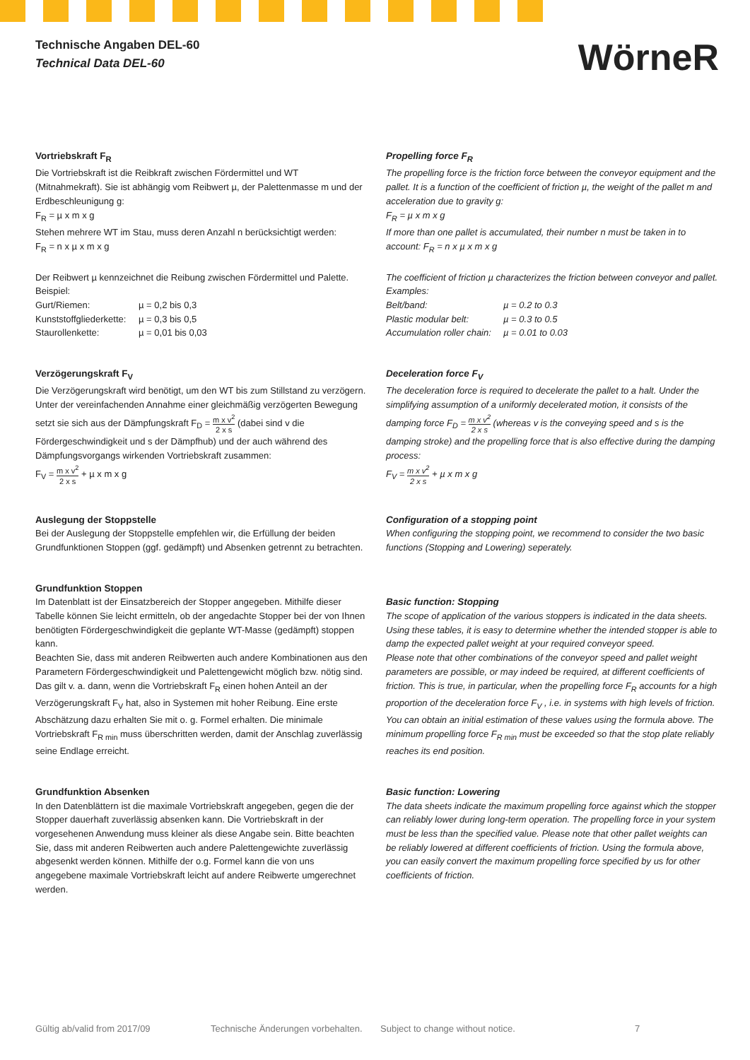Technische Angaben DEL-60
Technical Data DEL-60
WörneR
Vortriebskraft F<sub>R</sub>
Die Vortriebskraft ist die Reibkraft zwischen Fördermittel und WT (Mitnahmekraft). Sie ist abhängig vom Reibwert µ, der Palettenmasse m und der Erdbeschleu­nigung g:
F<sub>R</sub> = µ x m x g
Stehen mehrere WT im Stau, muss deren Anzahl n berücksichtigt werden:
F<sub>R</sub> = n x µ x m x g
Der Reibwert µ kennzeichnet die Reibung zwischen Fördermittel und Palette.
Beispiel:
Gurt/Riemen: µ = 0,2 bis 0,3
Kunststoffgliederkette: µ = 0,3 bis 0,5
Staurollenkette: µ = 0,01 bis 0,03
Verzögerungskraft F<sub>V</sub>
Die Verzögerungskraft wird benötigt, um den WT bis zum Stillstand zu verzögern. Unter der vereinfachenden Annahme einer gleichmäßig verzögerten Bewegung setzt sie sich aus der Dämpfungskraft F<sub>D</sub> = m x v<sup>2</sup> 2 x s (dabei sind v die Fördergeschwindigkeit und s der Dämpfhub) und der auch während des Dämpfungsvorgangs wirkenden Vortriebskraft zusammen:
F<sub>V</sub> = m x v<sup>2</sup> 2 x s + µ x m x g
Auslegung der Stoppstelle
Bei der Auslegung der Stoppstelle empfehlen wir, die Erfüllung der beiden Grundfunktionen Stoppen (ggf. gedämpft) und Absenken getrennt zu betrachten.
Grundfunktion Stoppen
Im Datenblatt ist der Einsatzbereich der Stopper angegeben. Mithilfe dieser Tabelle können Sie leicht ermitteln, ob der angedachte Stopper bei der von Ihnen benötigten Fördergeschwindigkeit die geplante WT-Masse (gedämpft) stoppen kann.
Beachten Sie, dass mit anderen Reibwerten auch andere Kombinationen aus den Parametern Fördergeschwindigkeit und Palettengewicht möglich bzw. nötig sind. Das gilt v. a. dann, wenn die Vortriebskraft F<sub>R</sub> einen hohen Anteil an der Verzögerungskraft F<sub>V</sub> hat, also in Systemen mit hoher Reibung. Eine erste Abschätzung dazu erhalten Sie mit o. g. Formel erhalten. Die minimale Vortriebskraft F<sub>R min</sub> muss überschritten werden, damit der Anschlag zuverlässig seine Endlage erreicht.
Grundfunktion Absenken
In den Datenblättern ist die maximale Vortriebskraft angegeben, gegen die der Stopper dauerhaft zuverlässig absenken kann. Die Vortriebskraft in der vorgesehenen Anwendung muss kleiner als diese Angabe sein. Bitte beachten Sie, dass mit anderen Reibwerten auch andere Palettengewichte zuverlässig abgesenkt werden können. Mithilfe der o.g. Formel kann die von uns angegebene maximale Vortriebskraft leicht auf andere Reibwerte umge­rechnet werden.
Propelling force F<sub>R</sub>
The propelling force is the friction force between the conveyor equipment and the pallet. It is a function of the coefficient of friction µ, the weight of the pallet m and acceleration due to gravity g:
F<sub>R</sub> = µ x m x g
If more than one pallet is accumulated, their number n must be taken in to account: F<sub>R</sub> = n x µ x m x g
The coefficient of friction µ characterizes the friction between conveyor and pallet.
Examples:
Belt/band: µ = 0.2 to 0.3
Plastic modular belt: µ = 0.3 to 0.5
Accumulation roller chain: µ = 0.01 to 0.03
Deceleration force F<sub>V</sub>
The deceleration force is required to decelerate the pallet to a halt. Under the simplifying assumption of a uniformly decelerated motion, it consists of the damping force F<sub>D</sub> = m x v<sup>2</sup> 2 x s (whereas v is the conveying speed and s is the damping stroke) and the propelling force that is also effective during the damping process:
F<sub>V</sub> = m x v<sup>2</sup> 2 x s + µ x m x g
Configuration of a stopping point
When configuring the stopping point, we recommend to consider the two basic functions (Stopping and Lowering) seperately.
Basic function: Stopping
The scope of application of the various stoppers is indicated in the data sheets. Using these tables, it is easy to determine whether the intended stopper is able to damp the expected pallet weight at your required convey­or speed.
Please note that other combinations of the conveyor speed and pallet weight parameters are possible, or may indeed be required, at different coefficients of friction. This is true, in particular, when the propelling force F<sub>R</sub> accounts for a high proportion of the deceleration force F<sub>V</sub> , i.e. in systems with high levels of friction. You can obtain an initial estimation of these values using the formula above. The minimum propelling force F<sub>R min</sub> must be exceeded so that the stop plate reliably reaches its end position.
Basic function: Lowering
The data sheets indicate the maximum propelling force against which the stopper can reliably lower during long-term operation. The propelling force in your system must be less than the specified value. Please note that other pallet weights can be reliably lowered at different coefficients of friction. Using the formula above, you can easily convert the maximum propelling force specified by us for other coefficients of friction.
Gültig ab/valid from 2017/09 Technische Änderungen vorbehalten. Subject to change without notice. 7